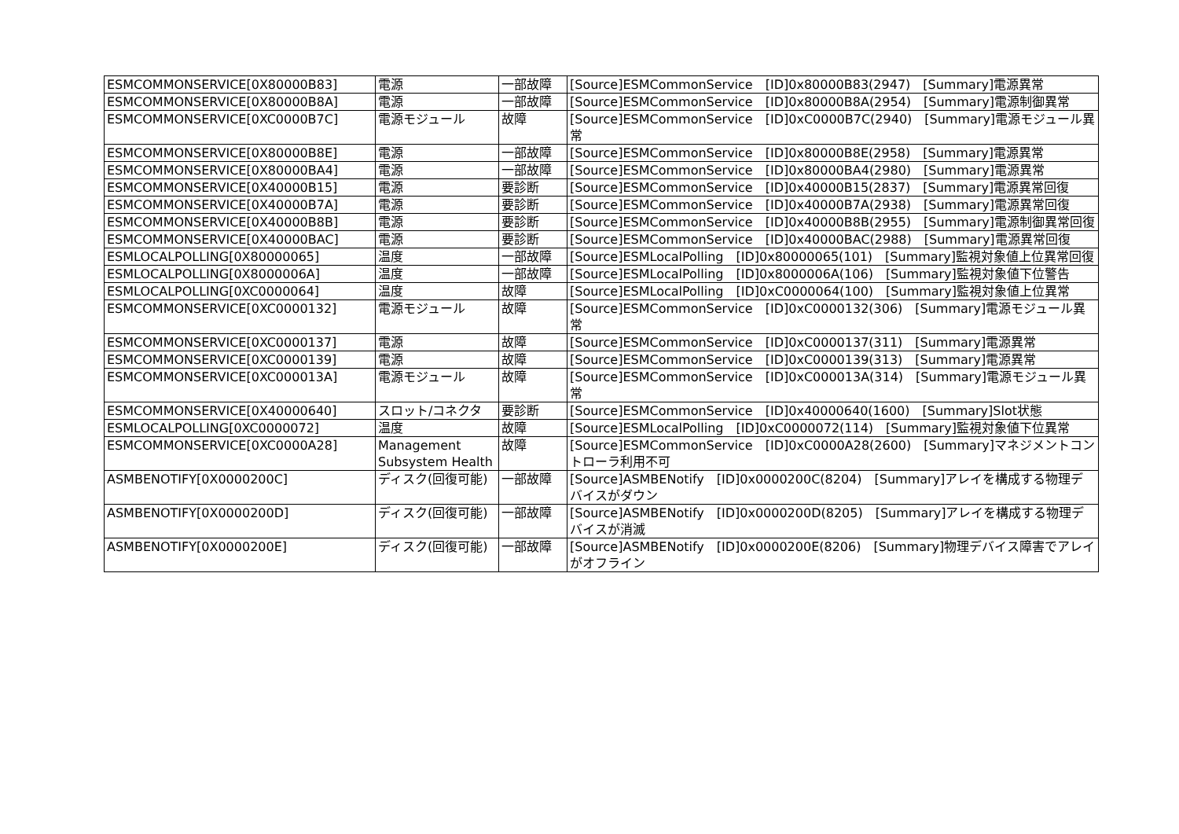| ESMCOMMONSERVICE[0X80000B83] | 電源 | 一部故障 | [Source]ESMCommonService [ID]0x80000B83(2947) [Summary]電源異常 |
| ESMCOMMONSERVICE[0X80000B8A] | 電源 | 一部故障 | [Source]ESMCommonService [ID]0x80000B8A(2954) [Summary]電源制御異常 |
| ESMCOMMONSERVICE[0XC0000B7C] | 電源モジュール | 故障 | [Source]ESMCommonService [ID]0xC0000B7C(2940) [Summary]電源モジュール異常 |
| ESMCOMMONSERVICE[0X80000B8E] | 電源 | 一部故障 | [Source]ESMCommonService [ID]0x80000B8E(2958) [Summary]電源異常 |
| ESMCOMMONSERVICE[0X80000BA4] | 電源 | 一部故障 | [Source]ESMCommonService [ID]0x80000BA4(2980) [Summary]電源異常 |
| ESMCOMMONSERVICE[0X40000B15] | 電源 | 要診断 | [Source]ESMCommonService [ID]0x40000B15(2837) [Summary]電源異常回復 |
| ESMCOMMONSERVICE[0X40000B7A] | 電源 | 要診断 | [Source]ESMCommonService [ID]0x40000B7A(2938) [Summary]電源異常回復 |
| ESMCOMMONSERVICE[0X40000B8B] | 電源 | 要診断 | [Source]ESMCommonService [ID]0x40000B8B(2955) [Summary]電源制御異常回復 |
| ESMCOMMONSERVICE[0X40000BAC] | 電源 | 要診断 | [Source]ESMCommonService [ID]0x40000BAC(2988) [Summary]電源異常回復 |
| ESMLOCALPOLLING[0X80000065] | 温度 | 一部故障 | [Source]ESMLocalPolling [ID]0x80000065(101) [Summary]監視対象値上位異常回復 |
| ESMLOCALPOLLING[0X8000006A] | 温度 | 一部故障 | [Source]ESMLocalPolling [ID]0x8000006A(106) [Summary]監視対象値下位警告 |
| ESMLOCALPOLLING[0XC0000064] | 温度 | 故障 | [Source]ESMLocalPolling [ID]0xC0000064(100) [Summary]監視対象値上位異常 |
| ESMCOMMONSERVICE[0XC0000132] | 電源モジュール | 故障 | [Source]ESMCommonService [ID]0xC0000132(306) [Summary]電源モジュール異常 |
| ESMCOMMONSERVICE[0XC0000137] | 電源 | 故障 | [Source]ESMCommonService [ID]0xC0000137(311) [Summary]電源異常 |
| ESMCOMMONSERVICE[0XC0000139] | 電源 | 故障 | [Source]ESMCommonService [ID]0xC0000139(313) [Summary]電源異常 |
| ESMCOMMONSERVICE[0XC000013A] | 電源モジュール | 故障 | [Source]ESMCommonService [ID]0xC000013A(314) [Summary]電源モジュール異常 |
| ESMCOMMONSERVICE[0X40000640] | スロット/コネクタ | 要診断 | [Source]ESMCommonService [ID]0x40000640(1600) [Summary]Slot状態 |
| ESMLOCALPOLLING[0XC0000072] | 温度 | 故障 | [Source]ESMLocalPolling [ID]0xC0000072(114) [Summary]監視対象値下位異常 |
| ESMCOMMONSERVICE[0XC0000A28] | Management Subsystem Health | 故障 | [Source]ESMCommonService [ID]0xC0000A28(2600) [Summary]マネジメントコントローラ利用不可 |
| ASMBENOTIFY[0X0000200C] | ディスク(回復可能) | 一部故障 | [Source]ASMBENotify [ID]0x0000200C(8204) [Summary]アレイを構成する物理デバイスがダウン |
| ASMBENOTIFY[0X0000200D] | ディスク(回復可能) | 一部故障 | [Source]ASMBENotify [ID]0x0000200D(8205) [Summary]アレイを構成する物理デバイスが消滅 |
| ASMBENOTIFY[0X0000200E] | ディスク(回復可能) | 一部故障 | [Source]ASMBENotify [ID]0x0000200E(8206) [Summary]物理デバイス障害でアレイがオフライン |